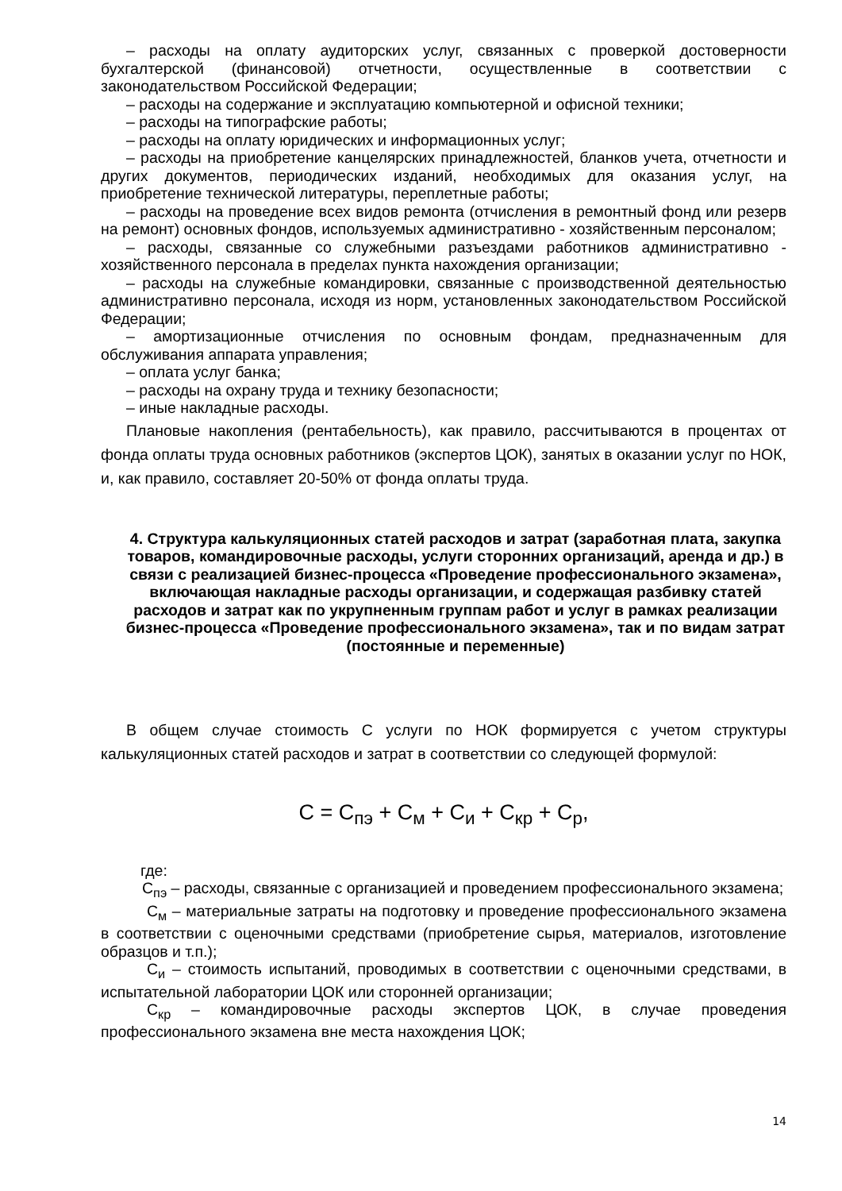– расходы на оплату аудиторских услуг, связанных с проверкой достоверности бухгалтерской (финансовой) отчетности, осуществленные в соответствии с законодательством Российской Федерации;
– расходы на содержание и эксплуатацию компьютерной и офисной техники;
– расходы на типографские работы;
– расходы на оплату юридических и информационных услуг;
– расходы на приобретение канцелярских принадлежностей, бланков учета, отчетности и других документов, периодических изданий, необходимых для оказания услуг, на приобретение технической литературы, переплетные работы;
– расходы на проведение всех видов ремонта (отчисления в ремонтный фонд или резерв на ремонт) основных фондов, используемых административно - хозяйственным персоналом;
– расходы, связанные со служебными разъездами работников административно - хозяйственного персонала в пределах пункта нахождения организации;
– расходы на служебные командировки, связанные с производственной деятельностью административно персонала, исходя из норм, установленных законодательством Российской Федерации;
– амортизационные отчисления по основным фондам, предназначенным для обслуживания аппарата управления;
– оплата услуг банка;
– расходы на охрану труда и технику безопасности;
– иные накладные расходы.
Плановые накопления (рентабельность), как правило, рассчитываются в процентах от фонда оплаты труда основных работников (экспертов ЦОК), занятых в оказании услуг по НОК, и, как правило, составляет 20-50% от фонда оплаты труда.
4. Структура калькуляционных статей расходов и затрат (заработная плата, закупка товаров, командировочные расходы, услуги сторонних организаций, аренда и др.) в связи с реализацией бизнес-процесса «Проведение профессионального экзамена», включающая накладные расходы организации, и содержащая разбивку статей расходов и затрат как по укрупненным группам работ и услуг в рамках реализации бизнес-процесса «Проведение профессионального экзамена», так и по видам затрат (постоянные и переменные)
В общем случае стоимость С услуги по НОК формируется с учетом структуры калькуляционных статей расходов и затрат в соответствии со следующей формулой:
С = С<sub>пэ</sub> + С<sub>м</sub> + С<sub>и</sub> + С<sub>кр</sub> + С<sub>р</sub>,
где:
С<sub>пэ</sub> – расходы, связанные с организацией и проведением профессионального экзамена;
С<sub>м</sub> – материальные затраты на подготовку и проведение профессионального экзамена в соответствии с оценочными средствами (приобретение сырья, материалов, изготовление образцов и т.п.);
С<sub>и</sub> – стоимость испытаний, проводимых в соответствии с оценочными средствами, в испытательной лаборатории ЦОК или сторонней организации;
С<sub>кр</sub> – командировочные расходы экспертов ЦОК, в случае проведения профессионального экзамена вне места нахождения ЦОК;
14